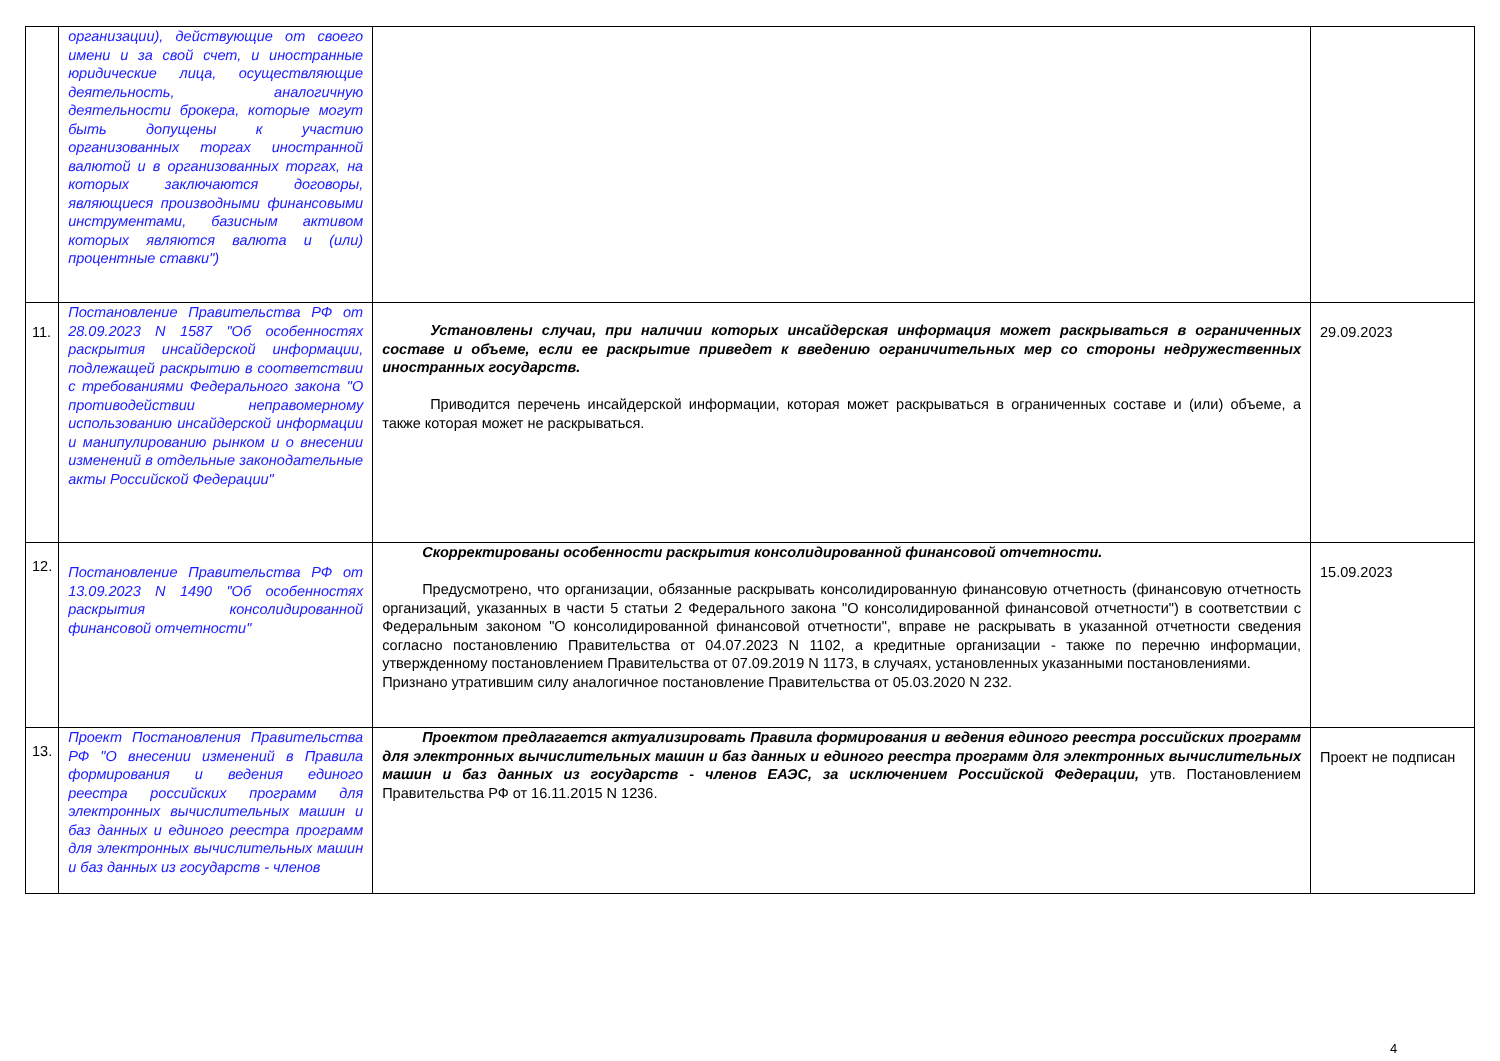| | организации), действующие от своего имени и за свой счет, и иностранные юридические лица, осуществляющие деятельность, аналогичную деятельности брокера, которые могут быть допущены к участию организованных торгах иностранной валютой и в организованных торгах, на которых заключаются договоры, являющиеся производными финансовыми инструментами, базисным активом которых являются валюта и (или) процентные ставки") | | |
| 11. | Постановление Правительства РФ от 28.09.2023 N 1587 "Об особенностях раскрытия инсайдерской информации, подлежащей раскрытию в соответствии с требованиями Федерального закона "О противодействии неправомерному использованию инсайдерской информации и манипулированию рынком и о внесении изменений в отдельные законодательные акты Российской Федерации" | Установлены случаи, при наличии которых инсайдерская информация может раскрываться в ограниченных составе и объеме, если ее раскрытие приведет к введению ограничительных мер со стороны недружественных иностранных государств. Приводится перечень инсайдерской информации, которая может раскрываться в ограниченных составе и (или) объеме, а также которая может не раскрываться. | 29.09.2023 |
| 12. | Постановление Правительства РФ от 13.09.2023 N 1490 "Об особенностях раскрытия консолидированной финансовой отчетности" | Скорректированы особенности раскрытия консолидированной финансовой отчетности. Предусмотрено, что организации, обязанные раскрывать консолидированную финансовую отчетность (финансовую отчетность организаций, указанных в части 5 статьи 2 Федерального закона "О консолидированной финансовой отчетности") в соответствии с Федеральным законом "О консолидированной финансовой отчетности", вправе не раскрывать в указанной отчетности сведения согласно постановлению Правительства от 04.07.2023 N 1102, а кредитные организации - также по перечню информации, утвержденному постановлением Правительства от 07.09.2019 N 1173, в случаях, установленных указанными постановлениями. Признано утратившим силу аналогичное постановление Правительства от 05.03.2020 N 232. | 15.09.2023 |
| 13. | Проект Постановления Правительства РФ "О внесении изменений в Правила формирования и ведения единого реестра российских программ для электронных вычислительных машин и баз данных и единого реестра программ для электронных вычислительных машин и баз данных из государств - членов | Проектом предлагается актуализировать Правила формирования и ведения единого реестра российских программ для электронных вычислительных машин и баз данных и единого реестра программ для электронных вычислительных машин и баз данных из государств - членов ЕАЭС, за исключением Российской Федерации, утв. Постановлением Правительства РФ от 16.11.2015 N 1236. | Проект не подписан |
4